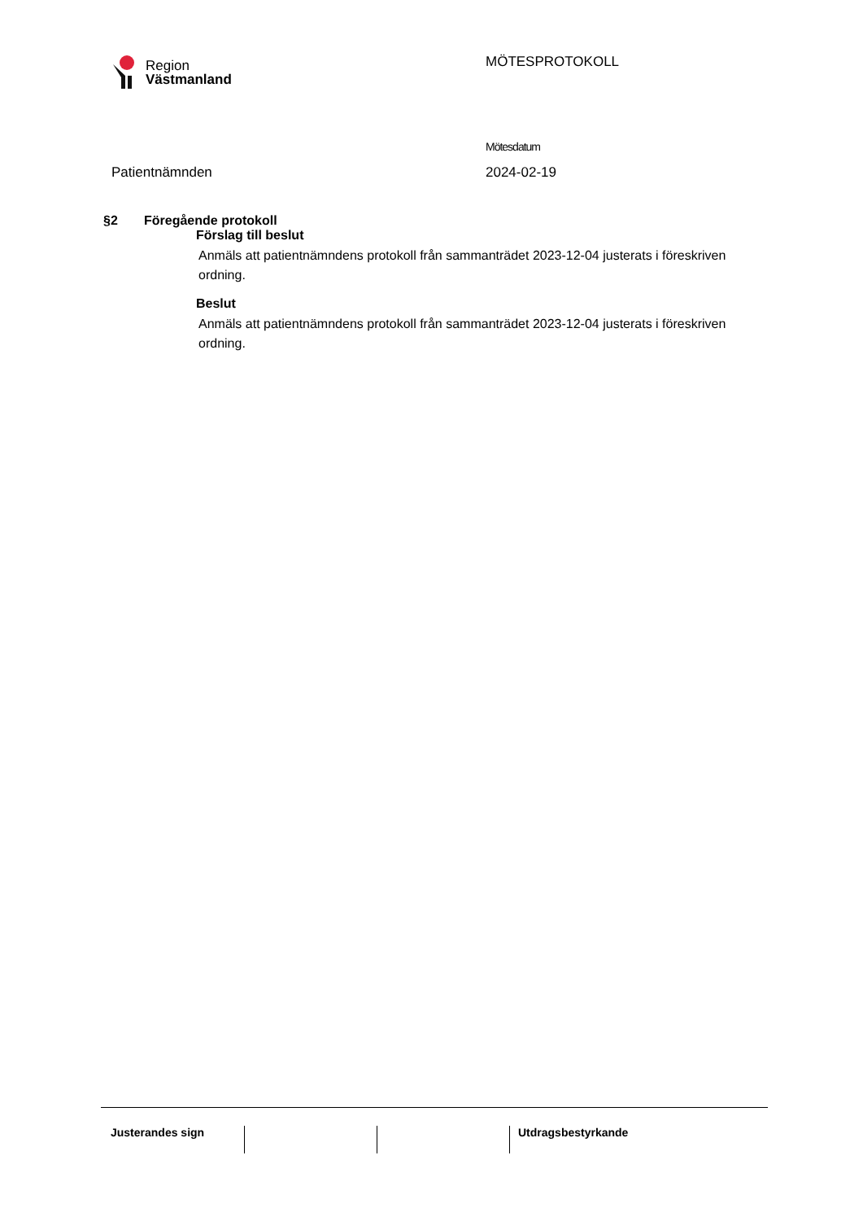Region
Västmanland
MÖTESPROTOKOLL
Patientnämnden
Mötesdatum
2024-02-19
§2 Föregående protokoll
Förslag till beslut
Anmäls att patientnämndens protokoll från sammanträdet 2023-12-04 justerats i föreskriven ordning.
Beslut
Anmäls att patientnämndens protokoll från sammanträdet 2023-12-04 justerats i föreskriven ordning.
Justerandes sign Utdragsbestyrkande